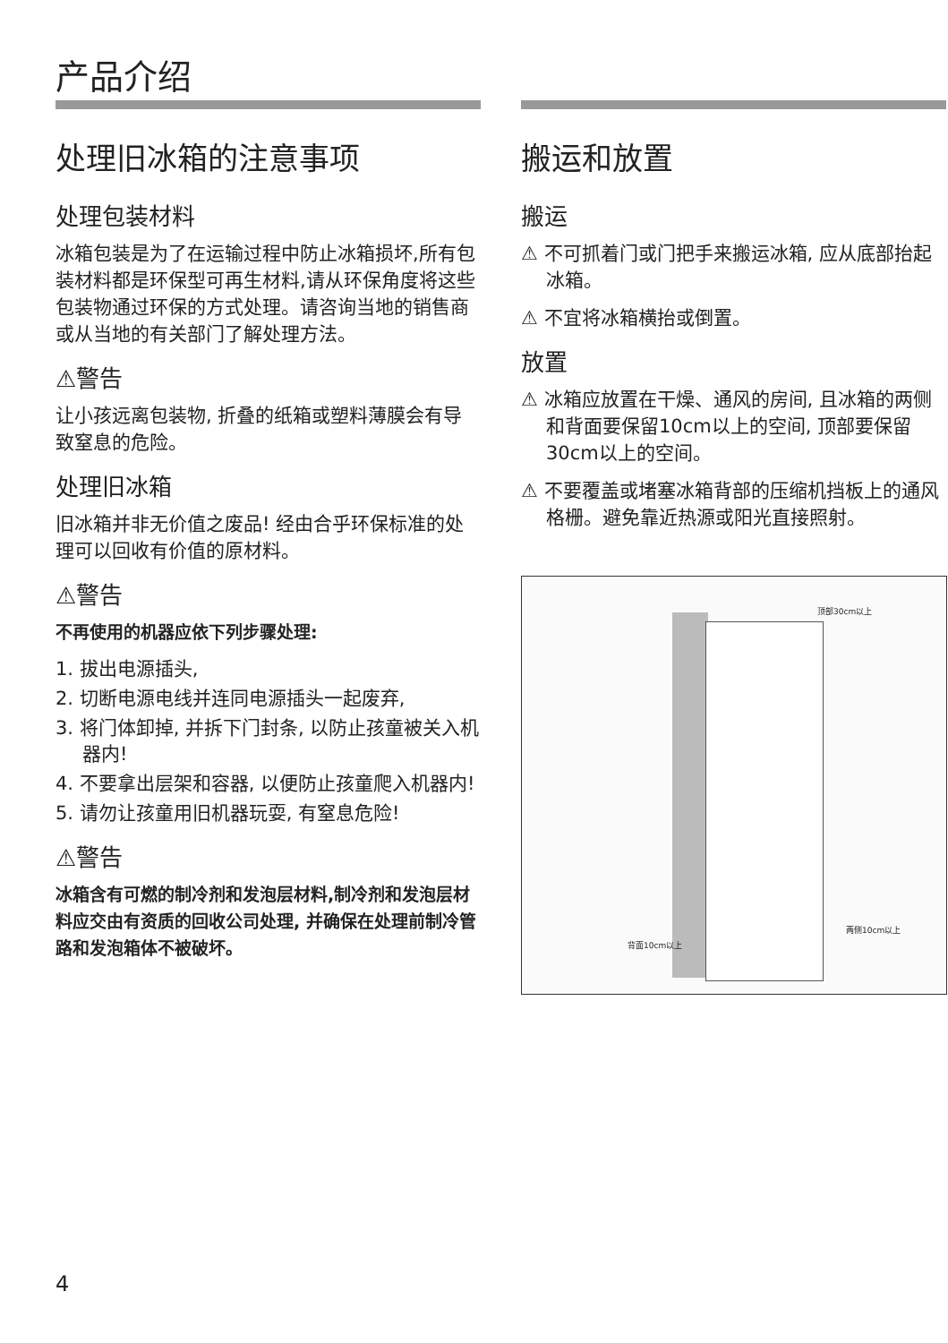产品介绍
处理旧冰箱的注意事项
处理包装材料
冰箱包装是为了在运输过程中防止冰箱损坏,所有包装材料都是环保型可再生材料,请从环保角度将这些包装物通过环保的方式处理。请咨询当地的销售商或从当地的有关部门了解处理方法。
⚠警告
让小孩远离包装物, 折叠的纸箱或塑料薄膜会有导致窒息的危险。
处理旧冰箱
旧冰箱并非无价值之废品! 经由合乎环保标准的处理可以回收有价值的原材料。
⚠警告
不再使用的机器应依下列步骤处理:
1. 拔出电源插头,
2. 切断电源电线并连同电源插头一起废弃,
3. 将门体卸掉, 并拆下门封条, 以防止孩童被关入机器内!
4. 不要拿出层架和容器, 以便防止孩童爬入机器内!
5. 请勿让孩童用旧机器玩耍, 有窒息危险!
⚠警告
冰箱含有可燃的制冷剂和发泡层材料,制冷剂和发泡层材料应交由有资质的回收公司处理, 并确保在处理前制冷管路和发泡箱体不被破坏。
搬运和放置
搬运
⚠ 不可抓着门或门把手来搬运冰箱, 应从底部抬起冰箱。
⚠ 不宜将冰箱横抬或倒置。
放置
⚠ 冰箱应放置在干燥、通风的房间, 且冰箱的两侧和背面要保留10cm以上的空间, 顶部要保留30cm以上的空间。
⚠ 不要覆盖或堵塞冰箱背部的压缩机挡板上的通风格栅。避免靠近热源或阳光直接照射。
顶部30cm以上
两侧10cm以上
背面10cm以上
4